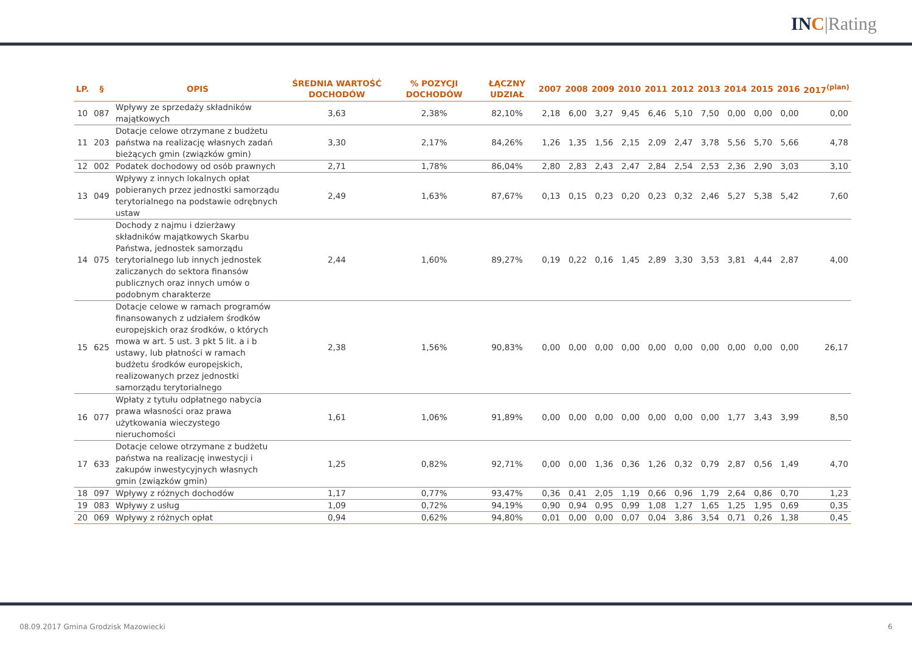IN C|Rating
| LP. | § | OPIS | ŚREDNIA WARTOŚĆ DOCHODÓW | % POZYCJI DOCHODÓW | ŁĄCZNY UDZIAŁ | 2007 | 2008 | 2009 | 2010 | 2011 | 2012 | 2013 | 2014 | 2015 | 2016 | 2017<sup>(plan)</sup> |
| --- | --- | --- | --- | --- | --- | --- | --- | --- | --- | --- | --- | --- | --- | --- | --- | --- |
| 10 | 087 | Wpływy ze sprzedaży składników majątkowych | 3,63 | 2,38% | 82,10% | 2,18 | 6,00 | 3,27 | 9,45 | 6,46 | 5,10 | 7,50 | 0,00 | 0,00 | 0,00 | 0,00 |
| 11 | 203 | Dotacje celowe otrzymane z budżetu państwa na realizację własnych zadań bieżących gmin (związków gmin) | 3,30 | 2,17% | 84,26% | 1,26 | 1,35 | 1,56 | 2,15 | 2,09 | 2,47 | 3,78 | 5,56 | 5,70 | 5,66 | 4,78 |
| 12 | 002 | Podatek dochodowy od osób prawnych | 2,71 | 1,78% | 86,04% | 2,80 | 2,83 | 2,43 | 2,47 | 2,84 | 2,54 | 2,53 | 2,36 | 2,90 | 3,03 | 3,10 |
| 13 | 049 | Wpływy z innych lokalnych opłat pobieranych przez jednostki samorządu terytorialnego na podstawie odrębnych ustaw | 2,49 | 1,63% | 87,67% | 0,13 | 0,15 | 0,23 | 0,20 | 0,23 | 0,32 | 2,46 | 5,27 | 5,38 | 5,42 | 7,60 |
| 14 | 075 | Dochody z najmu i dzierżawy składników majątkowych Skarbu Państwa, jednostek samorządu terytorialnego lub innych jednostek zaliczanych do sektora finansów publicznych oraz innych umów o podobnym charakterze | 2,44 | 1,60% | 89,27% | 0,19 | 0,22 | 0,16 | 1,45 | 2,89 | 3,30 | 3,53 | 3,81 | 4,44 | 2,87 | 4,00 |
| 15 | 625 | Dotacje celowe w ramach programów finansowanych z udziałem środków europejskich oraz środków, o których mowa w art. 5 ust. 3 pkt 5 lit. a i b ustawy, lub płatności w ramach budżetu środków europejskich, realizowanych przez jednostki samorządu terytorialnego | 2,38 | 1,56% | 90,83% | 0,00 | 0,00 | 0,00 | 0,00 | 0,00 | 0,00 | 0,00 | 0,00 | 0,00 | 0,00 | 26,17 |
| 16 | 077 | Wpłaty z tytułu odpłatnego nabycia prawa własności oraz prawa użytkowania wieczystego nieruchomości | 1,61 | 1,06% | 91,89% | 0,00 | 0,00 | 0,00 | 0,00 | 0,00 | 0,00 | 0,00 | 1,77 | 3,43 | 3,99 | 8,50 |
| 17 | 633 | Dotacje celowe otrzymane z budżetu państwa na realizację inwestycji i zakupów inwestycyjnych własnych gmin (związków gmin) | 1,25 | 0,82% | 92,71% | 0,00 | 0,00 | 1,36 | 0,36 | 1,26 | 0,32 | 0,79 | 2,87 | 0,56 | 1,49 | 4,70 |
| 18 | 097 | Wpływy z różnych dochodów | 1,17 | 0,77% | 93,47% | 0,36 | 0,41 | 2,05 | 1,19 | 0,66 | 0,96 | 1,79 | 2,64 | 0,86 | 0,70 | 1,23 |
| 19 | 083 | Wpływy z usług | 1,09 | 0,72% | 94,19% | 0,90 | 0,94 | 0,95 | 0,99 | 1,08 | 1,27 | 1,65 | 1,25 | 1,95 | 0,69 | 0,35 |
| 20 | 069 | Wpływy z różnych opłat | 0,94 | 0,62% | 94,80% | 0,01 | 0,00 | 0,00 | 0,07 | 0,04 | 3,86 | 3,54 | 0,71 | 0,26 | 1,38 | 0,45 |
08.09.2017 Gmina Grodzisk Mazowiecki 6